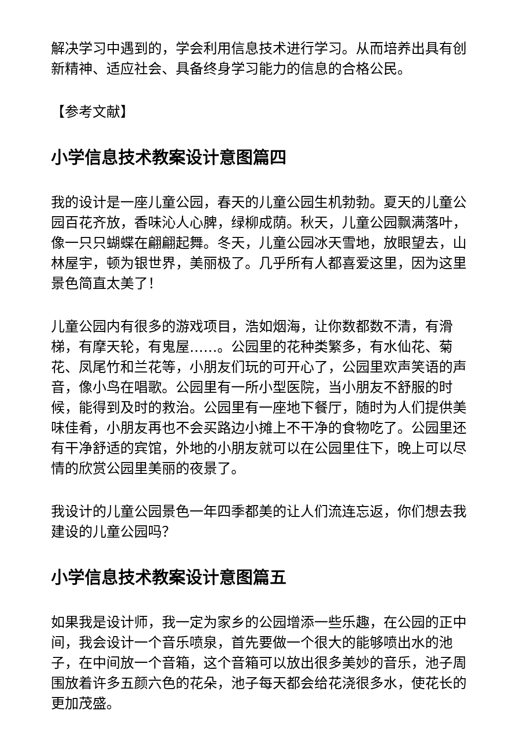解决学习中遇到的，学会利用信息技术进行学习。从而培养出具有创新精神、适应社会、具备终身学习能力的信息的合格公民。
【参考文献】
小学信息技术教案设计意图篇四
我的设计是一座儿童公园，春天的儿童公园生机勃勃。夏天的儿童公园百花齐放，香味沁人心脾，绿柳成荫。秋天，儿童公园飘满落叶，像一只只蝴蝶在翩翩起舞。冬天，儿童公园冰天雪地，放眼望去，山林屋宇，顿为银世界，美丽极了。几乎所有人都喜爱这里，因为这里景色简直太美了！
儿童公园内有很多的游戏项目，浩如烟海，让你数都数不清，有滑梯，有摩天轮，有鬼屋……。公园里的花种类繁多，有水仙花、菊花、凤尾竹和兰花等，小朋友们玩的可开心了，公园里欢声笑语的声音，像小鸟在唱歌。公园里有一所小型医院，当小朋友不舒服的时候，能得到及时的救治。公园里有一座地下餐厅，随时为人们提供美味佳肴，小朋友再也不会买路边小摊上不干净的食物吃了。公园里还有干净舒适的宾馆，外地的小朋友就可以在公园里住下，晚上可以尽情的欣赏公园里美丽的夜景了。
我设计的儿童公园景色一年四季都美的让人们流连忘返，你们想去我建设的儿童公园吗？
小学信息技术教案设计意图篇五
如果我是设计师，我一定为家乡的公园增添一些乐趣，在公园的正中间，我会设计一个音乐喷泉，首先要做一个很大的能够喷出水的池子，在中间放一个音箱，这个音箱可以放出很多美妙的音乐，池子周围放着许多五颜六色的花朵，池子每天都会给花浇很多水，使花长的更加茂盛。